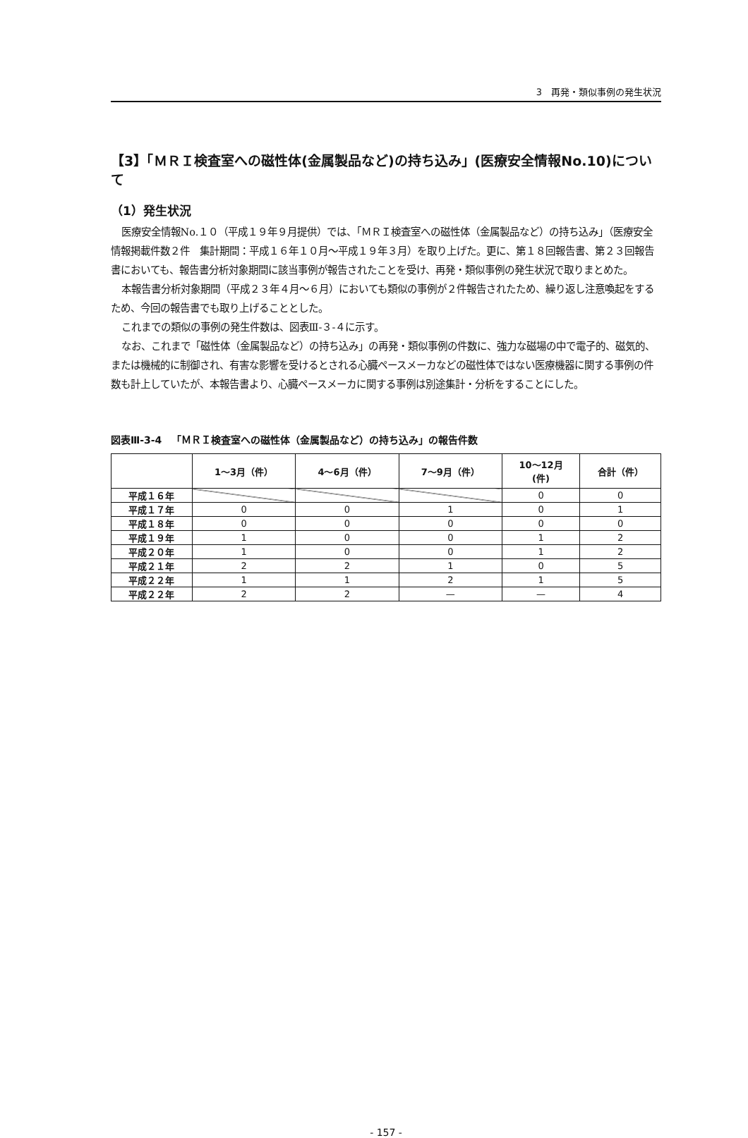3　再発・類似事例の発生状況
【3】「ＭＲＩ検査室への磁性体(金属製品など)の持ち込み」(医療安全情報No.10)について
（1）発生状況
医療安全情報No.１０（平成１９年９月提供）では、「ＭＲＩ検査室への磁性体（金属製品など）の持ち込み」（医療安全情報掲載件数２件　集計期間：平成１６年１０月～平成１９年３月）を取り上げた。更に、第１８回報告書、第２３回報告書においても、報告書分析対象期間に該当事例が報告されたことを受け、再発・類似事例の発生状況で取りまとめた。
本報告書分析対象期間（平成２３年４月～６月）においても類似の事例が２件報告されたため、繰り返し注意喚起をするため、今回の報告書でも取り上げることとした。
これまでの類似の事例の発生件数は、図表Ⅲ-３-４に示す。
なお、これまで「磁性体（金属製品など）の持ち込み」の再発・類似事例の件数に、強力な磁場の中で電子的、磁気的、または機械的に制御され、有害な影響を受けるとされる心臓ペースメーカなどの磁性体ではない医療機器に関する事例の件数も計上していたが、本報告書より、心臓ペースメーカに関する事例は別途集計・分析をすることにした。
図表Ⅲ-3-4　「ＭＲＩ検査室への磁性体（金属製品など）の持ち込み」の報告件数
| | 1～3月（件） | 4～6月（件） | 7～9月（件） | 10～12月 (件) | 合計（件） |
| --- | --- | --- | --- | --- | --- |
| 平成１６年 | | | | 0 | 0 |
| 平成１７年 | 0 | 0 | 1 | 0 | 1 |
| 平成１８年 | 0 | 0 | 0 | 0 | 0 |
| 平成１９年 | 1 | 0 | 0 | 1 | 2 |
| 平成２０年 | 1 | 0 | 0 | 1 | 2 |
| 平成２１年 | 2 | 2 | 1 | 0 | 5 |
| 平成２２年 | 1 | 1 | 2 | 1 | 5 |
| 平成２２年 | 2 | 2 | — | — | 4 |
- 157 -